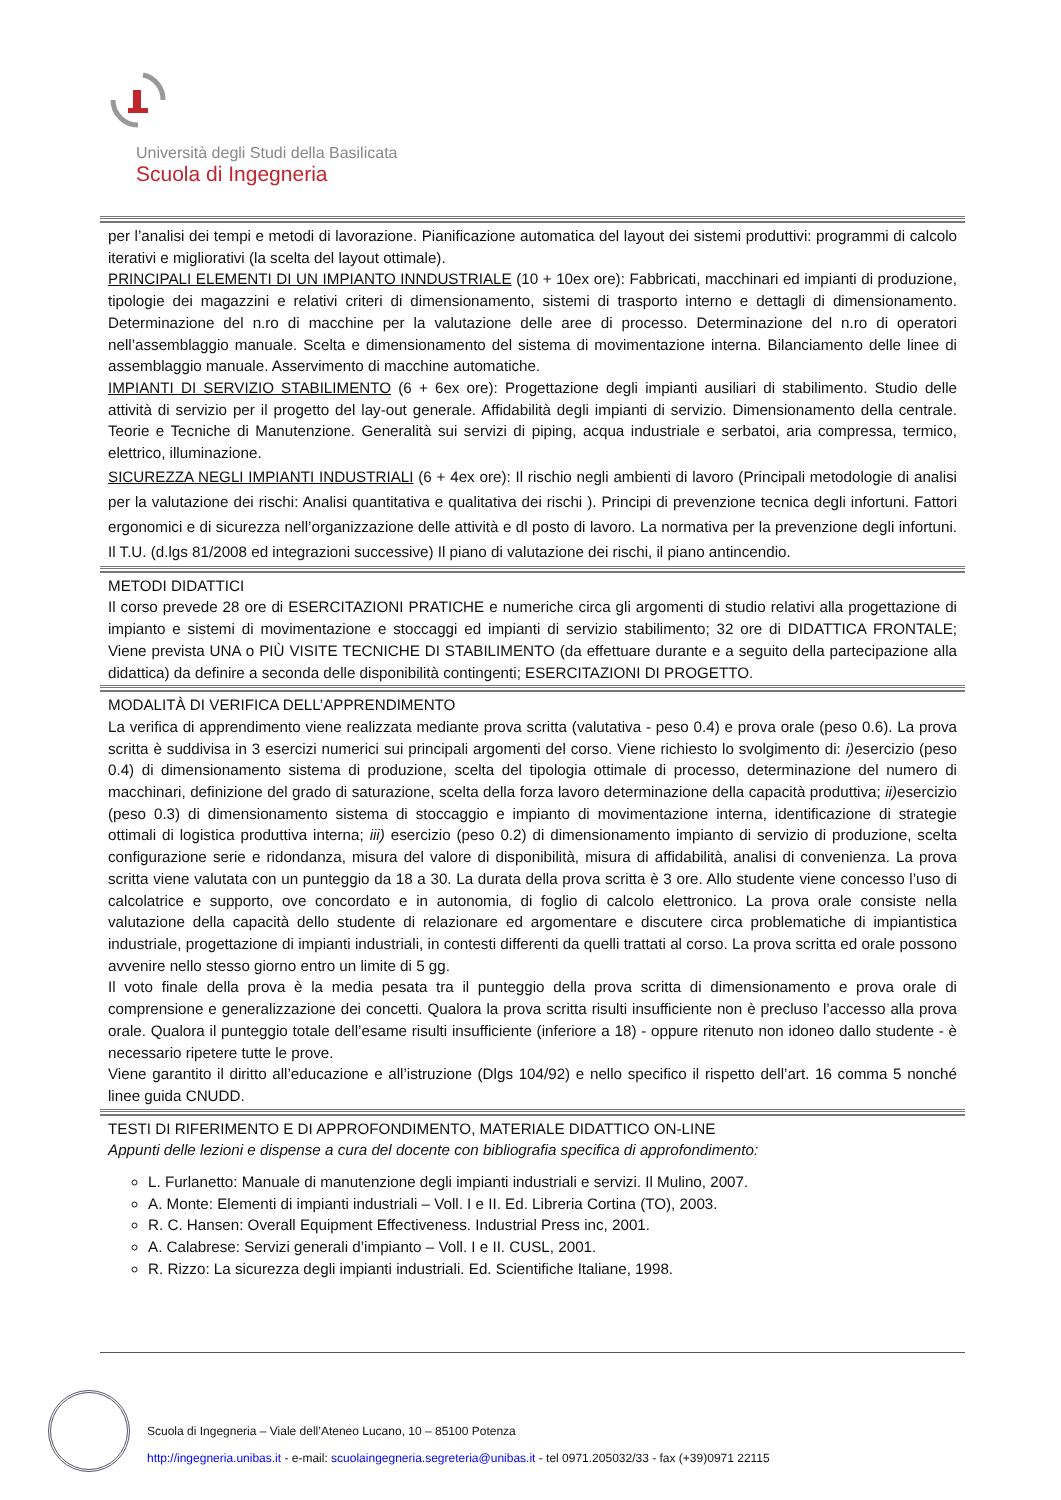Università degli Studi della Basilicata
Scuola di Ingegneria
per l’analisi dei tempi e metodi di lavorazione. Pianificazione automatica del layout dei sistemi produttivi: programmi di calcolo iterativi e migliorativi (la scelta del layout ottimale).
PRINCIPALI ELEMENTI DI UN IMPIANTO INNDUSTRIALE (10 + 10ex ore): Fabbricati, macchinari ed impianti di produzione, tipologie dei magazzini e relativi criteri di dimensionamento, sistemi di trasporto interno e dettagli di dimensionamento. Determinazione del n.ro di macchine per la valutazione delle aree di processo. Determinazione del n.ro di operatori nell’assemblaggio manuale. Scelta e dimensionamento del sistema di movimentazione interna. Bilanciamento delle linee di assemblaggio manuale. Asservimento di macchine automatiche.
IMPIANTI DI SERVIZIO STABILIMENTO (6 + 6ex ore): Progettazione degli impianti ausiliari di stabilimento. Studio delle attività di servizio per il progetto del lay-out generale. Affidabilità degli impianti di servizio. Dimensionamento della centrale. Teorie e Tecniche di Manutenzione. Generalità sui servizi di piping, acqua industriale e serbatoi, aria compressa, termico, elettrico, illuminazione.
SICUREZZA NEGLI IMPIANTI INDUSTRIALI (6 + 4ex ore): Il rischio negli ambienti di lavoro (Principali metodologie di analisi per la valutazione dei rischi: Analisi quantitativa e qualitativa dei rischi ). Principi di prevenzione tecnica degli infortuni. Fattori ergonomici e di sicurezza nell’organizzazione delle attività e dl posto di lavoro. La normativa per la prevenzione degli infortuni. Il T.U. (d.lgs 81/2008 ed integrazioni successive) Il piano di valutazione dei rischi, il piano antincendio.
METODI DIDATTICI
Il corso prevede 28 ore di ESERCITAZIONI PRATICHE e numeriche circa gli argomenti di studio relativi alla progettazione di impianto e sistemi di movimentazione e stoccaggi ed impianti di servizio stabilimento; 32 ore di DIDATTICA FRONTALE; Viene prevista UNA o PIÙ VISITE TECNICHE DI STABILIMENTO (da effettuare durante e a seguito della partecipazione alla didattica) da definire a seconda delle disponibilità contingenti; ESERCITAZIONI DI PROGETTO.
MODALITÀ DI VERIFICA DELL’APPRENDIMENTO
La verifica di apprendimento viene realizzata mediante prova scritta (valutativa - peso 0.4) e prova orale (peso 0.6). La prova scritta è suddivisa in 3 esercizi numerici sui principali argomenti del corso. Viene richiesto lo svolgimento di: i) esercizio (peso 0.4) di dimensionamento sistema di produzione, scelta del tipologia ottimale di processo, determinazione del numero di macchinari, definizione del grado di saturazione, scelta della forza lavoro determinazione della capacità produttiva; ii) esercizio (peso 0.3) di dimensionamento sistema di stoccaggio e impianto di movimentazione interna, identificazione di strategie ottimali di logistica produttiva interna; iii) esercizio (peso 0.2) di dimensionamento impianto di servizio di produzione, scelta configurazione serie e ridondanza, misura del valore di disponibilità, misura di affidabilità, analisi di convenienza. La prova scritta viene valutata con un punteggio da 18 a 30. La durata della prova scritta è 3 ore. Allo studente viene concesso l’uso di calcolatrice e supporto, ove concordato e in autonomia, di foglio di calcolo elettronico. La prova orale consiste nella valutazione della capacità dello studente di relazionare ed argomentare e discutere circa problematiche di impiantistica industriale, progettazione di impianti industriali, in contesti differenti da quelli trattati al corso. La prova scritta ed orale possono avvenire nello stesso giorno entro un limite di 5 gg.
Il voto finale della prova è la media pesata tra il punteggio della prova scritta di dimensionamento e prova orale di comprensione e generalizzazione dei concetti. Qualora la prova scritta risulti insufficiente non è precluso l’accesso alla prova orale. Qualora il punteggio totale dell’esame risulti insufficiente (inferiore a 18) - oppure ritenuto non idoneo dallo studente - è necessario ripetere tutte le prove.
Viene garantito il diritto all’educazione e all’istruzione (Dlgs 104/92) e nello specifico il rispetto dell’art. 16 comma 5 nonché linee guida CNUDD.
TESTI DI RIFERIMENTO E DI APPROFONDIMENTO, MATERIALE DIDATTICO ON-LINE
Appunti delle lezioni e dispense a cura del docente con bibliografia specifica di approfondimento:
L. Furlanetto: Manuale di manutenzione degli impianti industriali e servizi. Il Mulino, 2007.
A. Monte: Elementi di impianti industriali – Voll. I e II. Ed. Libreria Cortina (TO), 2003.
R. C. Hansen: Overall Equipment Effectiveness. Industrial Press inc, 2001.
A. Calabrese: Servizi generali d’impianto – Voll. I e II. CUSL, 2001.
R. Rizzo: La sicurezza degli impianti industriali. Ed. Scientifiche Italiane, 1998.
Scuola di Ingegneria – Viale dell’Ateneo Lucano, 10 – 85100 Potenza
http://ingegneria.unibas.it - e-mail: scuolaingegneria.segreteria@unibas.it - tel 0971.205032/33 - fax (+39)0971 22115